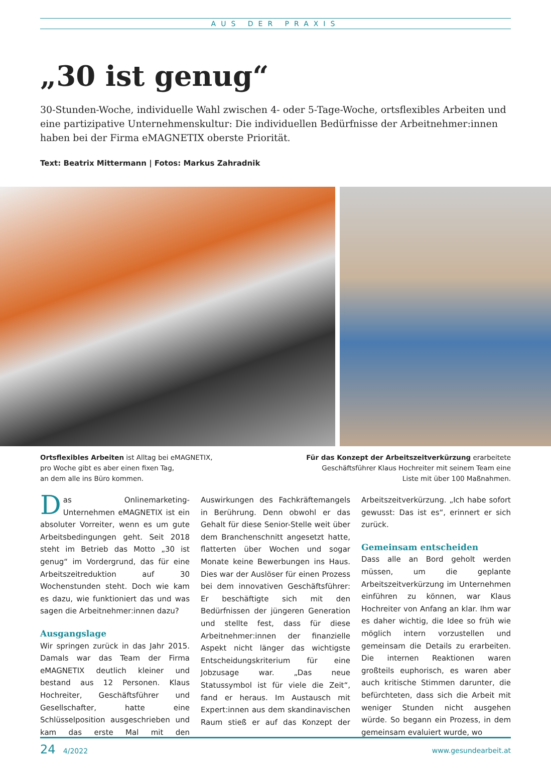AUS DER PRAXIS
„30 ist genug“
30-Stunden-Woche, individuelle Wahl zwischen 4- oder 5-Tage-Woche, ortsflexibles Arbeiten und eine partizipative Unternehmenskultur: Die individuellen Bedürfnisse der Arbeitnehmer:innen haben bei der Firma eMAGNETIX oberste Priorität.
Text: Beatrix Mittermann | Fotos: Markus Zahradnik
Ortsflexibles Arbeiten ist Alltag bei eMAGNETIX,
pro Woche gibt es aber einen fixen Tag,
an dem alle ins Büro kommen.
Für das Konzept der Arbeitszeitverkürzung erarbeitete
Geschäftsführer Klaus Hochreiter mit seinem Team eine
Liste mit über 100 Maßnahmen.
Das Onlinemarketing-Unternehmen eMAGNETIX ist ein absoluter Vorreiter, wenn es um gute Arbeitsbedingungen geht. Seit 2018 steht im Betrieb das Motto „30 ist genug“ im Vordergrund, das für eine Arbeitszeitreduktion auf 30 Wochenstunden steht. Doch wie kam es dazu, wie funktioniert das und was sagen die Arbeitnehmer:innen dazu?
Ausgangslage
Wir springen zurück in das Jahr 2015. Damals war das Team der Firma eMAGNETIX deutlich kleiner und bestand aus 12 Personen. Klaus Hochreiter, Geschäftsführer und Gesellschafter, hatte eine Schlüsselposition ausgeschrieben und kam das erste Mal mit den Auswirkungen des Fachkräftemangels in Berührung. Denn obwohl er das Gehalt für diese Senior-Stelle weit über dem Branchenschnitt angesetzt hatte, flatterten über Wochen und sogar Monate keine Bewerbungen ins Haus. Dies war der Auslöser für einen Prozess bei dem innovativen Geschäftsführer: Er beschäftigte sich mit den Bedürfnissen der jüngeren Generation und stellte fest, dass für diese Arbeitnehmer:innen der finanzielle Aspekt nicht länger das wichtigste Entscheidungskriterium für eine Jobzusage war. „Das neue Statussymbol ist für viele die Zeit“, fand er heraus. Im Austausch mit Expert:innen aus dem skandinavischen Raum stieß er auf das Konzept der Arbeitszeitverkürzung. „Ich habe sofort gewusst: Das ist es“, erinnert er sich zurück.
Gemeinsam entscheiden
Dass alle an Bord geholt werden müssen, um die geplante Arbeitszeitverkürzung im Unternehmen einführen zu können, war Klaus Hochreiter von Anfang an klar. Ihm war es daher wichtig, die Idee so früh wie möglich intern vorzustellen und gemeinsam die Details zu erarbeiten. Die internen Reaktionen waren großteils euphorisch, es waren aber auch kritische Stimmen darunter, die befürchteten, dass sich die Arbeit mit weniger Stunden nicht ausgehen würde. So begann ein Prozess, in dem gemeinsam evaluiert wurde, wo
24 4/2022
www.gesundearbeit.at